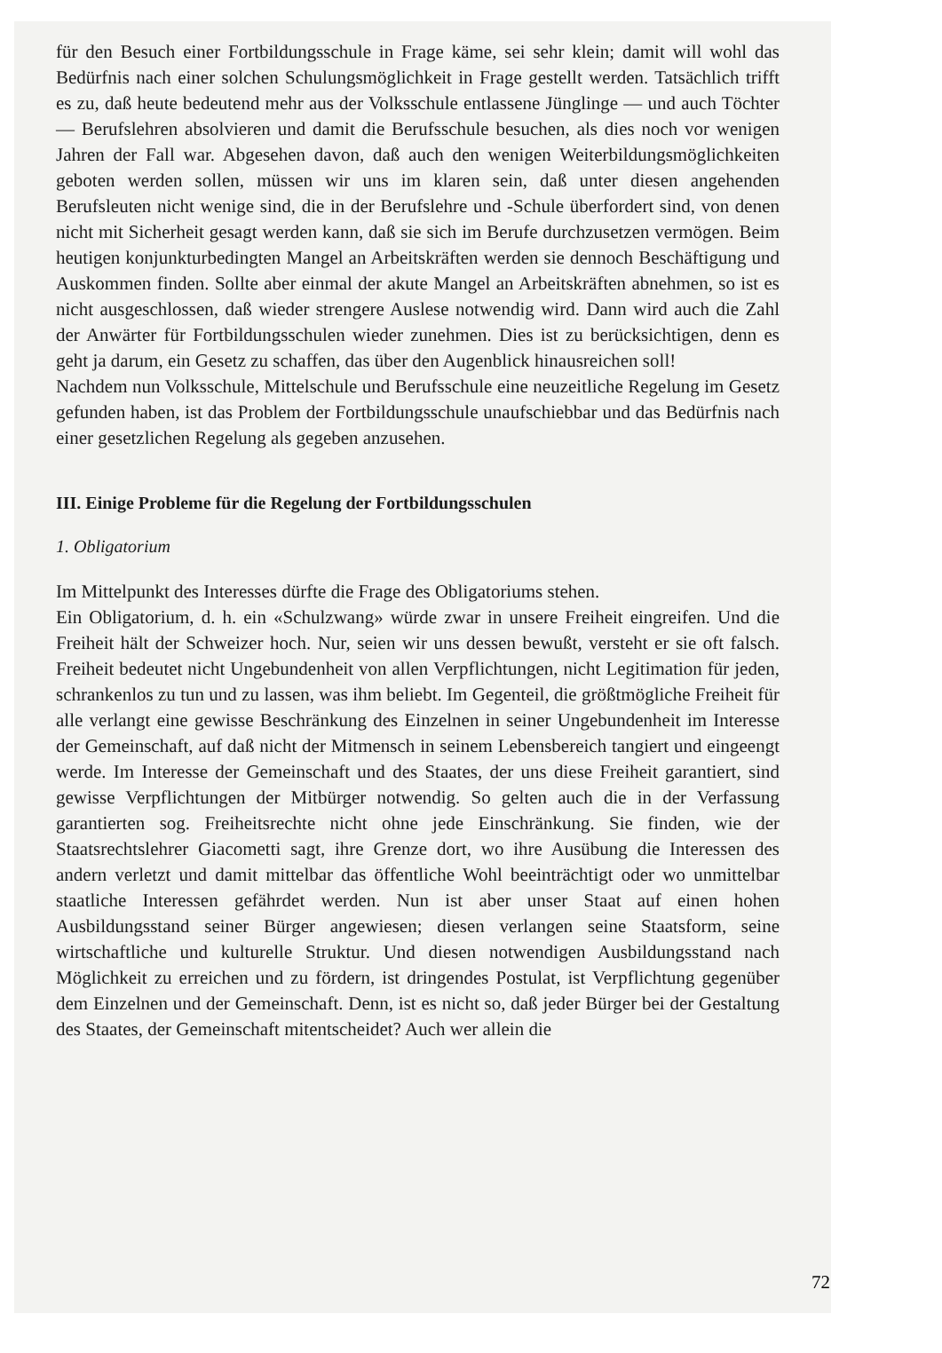für den Besuch einer Fortbildungsschule in Frage käme, sei sehr klein; damit will wohl das Bedürfnis nach einer solchen Schulungsmöglichkeit in Frage gestellt werden. Tatsächlich trifft es zu, daß heute bedeutend mehr aus der Volksschule entlassene Jünglinge — und auch Töchter — Berufslehren absolvieren und damit die Berufsschule besuchen, als dies noch vor wenigen Jahren der Fall war. Abgesehen davon, daß auch den wenigen Weiterbildungsmöglichkeiten geboten werden sollen, müssen wir uns im klaren sein, daß unter diesen angehenden Berufsleuten nicht wenige sind, die in der Berufslehre und -Schule überfordert sind, von denen nicht mit Sicherheit gesagt werden kann, daß sie sich im Berufe durchzusetzen vermögen. Beim heutigen konjunkturbedingten Mangel an Arbeitskräften werden sie dennoch Beschäftigung und Auskommen finden. Sollte aber einmal der akute Mangel an Arbeitskräften abnehmen, so ist es nicht ausgeschlossen, daß wieder strengere Auslese notwendig wird. Dann wird auch die Zahl der Anwärter für Fortbildungsschulen wieder zunehmen. Dies ist zu berücksichtigen, denn es geht ja darum, ein Gesetz zu schaffen, das über den Augenblick hinausreichen soll!
Nachdem nun Volksschule, Mittelschule und Berufsschule eine neuzeitliche Regelung im Gesetz gefunden haben, ist das Problem der Fortbildungsschule unaufschiebbar und das Bedürfnis nach einer gesetzlichen Regelung als gegeben anzusehen.
III. Einige Probleme für die Regelung der Fortbildungsschulen
1. Obligatorium
Im Mittelpunkt des Interesses dürfte die Frage des Obligatoriums stehen.
Ein Obligatorium, d. h. ein «Schulzwang» würde zwar in unsere Freiheit eingreifen. Und die Freiheit hält der Schweizer hoch. Nur, seien wir uns dessen bewußt, versteht er sie oft falsch. Freiheit bedeutet nicht Ungebundenheit von allen Verpflichtungen, nicht Legitimation für jeden, schrankenlos zu tun und zu lassen, was ihm beliebt. Im Gegenteil, die größtmögliche Freiheit für alle verlangt eine gewisse Beschränkung des Einzelnen in seiner Ungebundenheit im Interesse der Gemeinschaft, auf daß nicht der Mitmensch in seinem Lebensbereich tangiert und eingeengt werde. Im Interesse der Gemeinschaft und des Staates, der uns diese Freiheit garantiert, sind gewisse Verpflichtungen der Mitbürger notwendig. So gelten auch die in der Verfassung garantierten sog. Freiheitsrechte nicht ohne jede Einschränkung. Sie finden, wie der Staatsrechtslehrer Giacometti sagt, ihre Grenze dort, wo ihre Ausübung die Interessen des andern verletzt und damit mittelbar das öffentliche Wohl beeinträchtigt oder wo unmittelbar staatliche Interessen gefährdet werden. Nun ist aber unser Staat auf einen hohen Ausbildungsstand seiner Bürger angewiesen; diesen verlangen seine Staatsform, seine wirtschaftliche und kulturelle Struktur. Und diesen notwendigen Ausbildungsstand nach Möglichkeit zu erreichen und zu fördern, ist dringendes Postulat, ist Verpflichtung gegenüber dem Einzelnen und der Gemeinschaft. Denn, ist es nicht so, daß jeder Bürger bei der Gestaltung des Staates, der Gemeinschaft mitentscheidet? Auch wer allein die
72